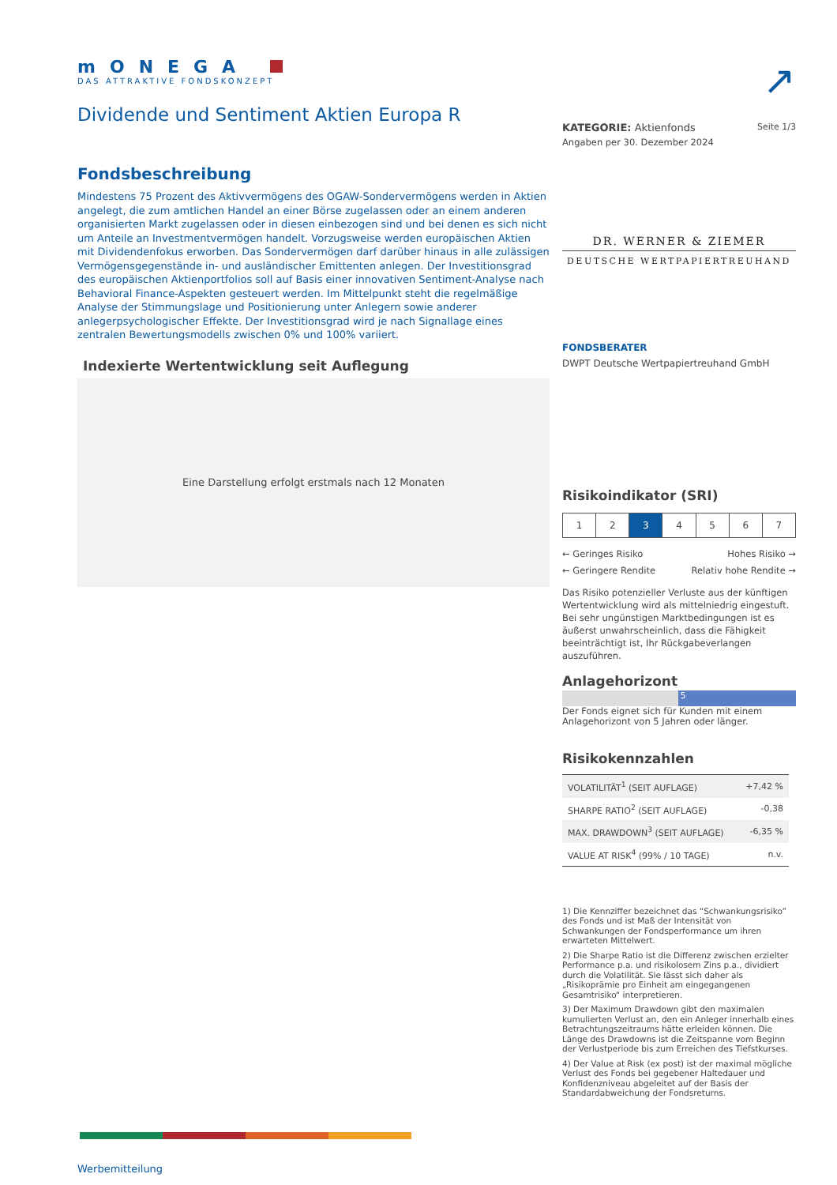mONEGA
DAS ATTRAKTIVE FONDSKONZEPT
Dividende und Sentiment Aktien Europa R
Fondsbeschreibung
Mindestens 75 Prozent des Aktivvermögens des OGAW-Sondervermögens werden in Aktien angelegt, die zum amtlichen Handel an einer Börse zugelassen oder an einem anderen organisierten Markt zugelassen oder in diesen einbezogen sind und bei denen es sich nicht um Anteile an Investmentvermögen handelt. Vorzugsweise werden europäischen Aktien mit Dividendenfokus erworben. Das Sondervermögen darf darüber hinaus in alle zulässigen Vermögensgegenstände in- und ausländischer Emittenten anlegen. Der Investitionsgrad des europäischen Aktienportfolios soll auf Basis einer innovativen Sentiment-Analyse nach Behavioral Finance-Aspekten gesteuert werden. Im Mittelpunkt steht die regelmäßige Analyse der Stimmungslage und Positionierung unter Anlegern sowie anderer anlegerpsychologischer Effekte. Der Investitionsgrad wird je nach Signallage eines zentralen Bewertungsmodells zwischen 0% und 100% variiert.
Indexierte Wertentwicklung seit Auflegung
Eine Darstellung erfolgt erstmals nach 12 Monaten
Werbemitteilung
↗
KATEGORIE: Aktienfonds Seite 1/3
Angaben per 30. Dezember 2024
DR. WERNER & ZIEMER
DEUTSCHE WERTPAPIERTREUHAND
FONDSBERATER
DWPT Deutsche Wertpapiertreuhand GmbH
Risikoindikator (SRI)
1 2 3 4 5 6 7
← Geringes Risiko Hohes Risiko →
← Geringere Rendite Relativ hohe Rendite →
Das Risiko potenzieller Verluste aus der künftigen Wertentwicklung wird als mittelniedrig eingestuft. Bei sehr ungünstigen Marktbedingungen ist es äußerst unwahrscheinlich, dass die Fähigkeit beeinträchtigt ist, Ihr Rückgabeverlangen auszuführen.
Anlagehorizont
5
Der Fonds eignet sich für Kunden mit einem Anlagehorizont von 5 Jahren oder länger.
Risikokennzahlen
| VOLATILITÄT<sup>1</sup> (SEIT AUFLAGE) | +7,42 % |
| SHARPE RATIO<sup>2</sup> (SEIT AUFLAGE) | -0,38 |
| MAX. DRAWDOWN<sup>3</sup> (SEIT AUFLAGE) | -6,35 % |
| VALUE AT RISK<sup>4</sup> (99% / 10 TAGE) | n.v. |
1) Die Kennziffer bezeichnet das “Schwankungsrisiko” des Fonds und ist Maß der Intensität von Schwankungen der Fondsperformance um ihren erwarteten Mittelwert.
2) Die Sharpe Ratio ist die Differenz zwischen erzielter Performance p.a. und risikolosem Zins p.a., dividiert durch die Volatilität. Sie lässt sich daher als „Risikoprämie pro Einheit am eingegangenen Gesamtrisiko“ interpretieren.
3) Der Maximum Drawdown gibt den maximalen kumulierten Verlust an, den ein Anleger innerhalb eines Betrachtungszeitraums hätte erleiden können. Die Länge des Drawdowns ist die Zeitspanne vom Beginn der Verlustperiode bis zum Erreichen des Tiefstkurses.
4) Der Value at Risk (ex post) ist der maximal mögliche Verlust des Fonds bei gegebener Haltedauer und Konfidenzniveau abgeleitet auf der Basis der Standardabweichung der Fondsreturns.